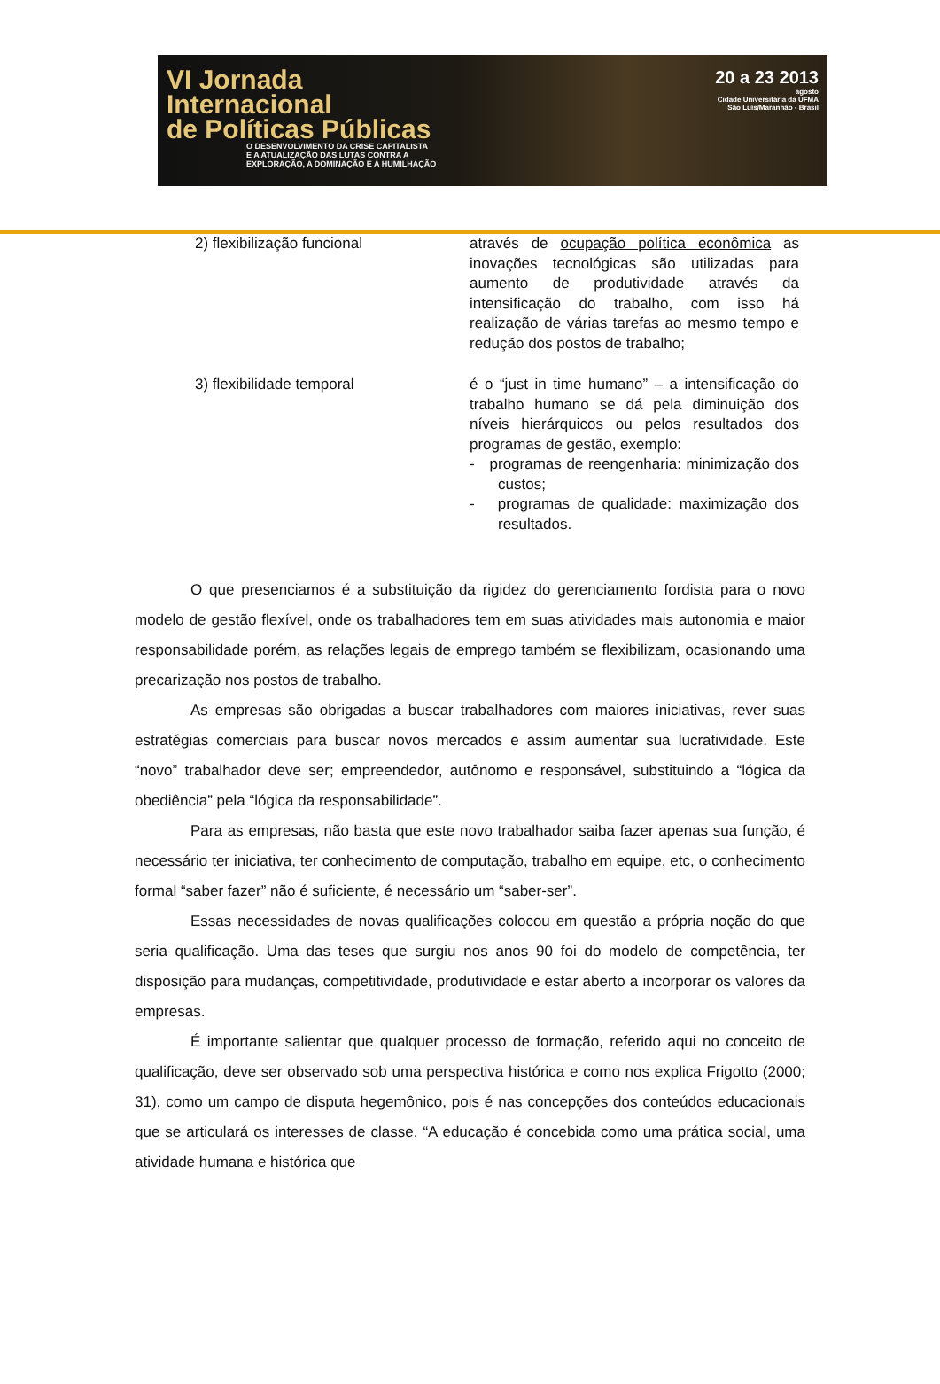VI Jornada
Internacional
de Políticas Públicas
O DESENVOLVIMENTO DA CRISE CAPITALISTA
E A ATUALIZAÇÃO DAS LUTAS CONTRA A
EXPLORAÇÃO, A DOMINAÇÃO E A HUMILHAÇÃO
20 a 23 2013
agosto
Cidade Universitária da UFMA
São Luís/Maranhão - Brasil
| 2) flexibilização funcional | através de ocupação política econômica as inovações tecnológicas são utilizadas para aumento de produtividade através da intensificação do trabalho, com isso há realização de várias tarefas ao mesmo tempo e redução dos postos de trabalho; |
| 3) flexibilidade temporal | é o “just in time humano” – a intensificação do trabalho humano se dá pela diminuição dos níveis hierárquicos ou pelos resultados dos programas de gestão, exemplo: - programas de reengenharia: minimização dos custos; - programas de qualidade: maximização dos resultados. |
O que presenciamos é a substituição da rigidez do gerenciamento fordista para o novo modelo de gestão flexível, onde os trabalhadores tem em suas atividades mais autonomia e maior responsabilidade porém, as relações legais de emprego também se flexibilizam, ocasionando uma precarização nos postos de trabalho.
As empresas são obrigadas a buscar trabalhadores com maiores iniciativas, rever suas estratégias comerciais para buscar novos mercados e assim aumentar sua lucratividade. Este “novo” trabalhador deve ser; empreendedor, autônomo e responsável, substituindo a “lógica da obediência” pela “lógica da responsabilidade”.
Para as empresas, não basta que este novo trabalhador saiba fazer apenas sua função, é necessário ter iniciativa, ter conhecimento de computação, trabalho em equipe, etc, o conhecimento formal “saber fazer” não é suficiente, é necessário um “saber-ser”.
Essas necessidades de novas qualificações colocou em questão a própria noção do que seria qualificação. Uma das teses que surgiu nos anos 90 foi do modelo de competência, ter disposição para mudanças, competitividade, produtividade e estar aberto a incorporar os valores da empresas.
É importante salientar que qualquer processo de formação, referido aqui no conceito de qualificação, deve ser observado sob uma perspectiva histórica e como nos explica Frigotto (2000; 31), como um campo de disputa hegemônico, pois é nas concepções dos conteúdos educacionais que se articulará os interesses de classe. “A educação é concebida como uma prática social, uma atividade humana e histórica que